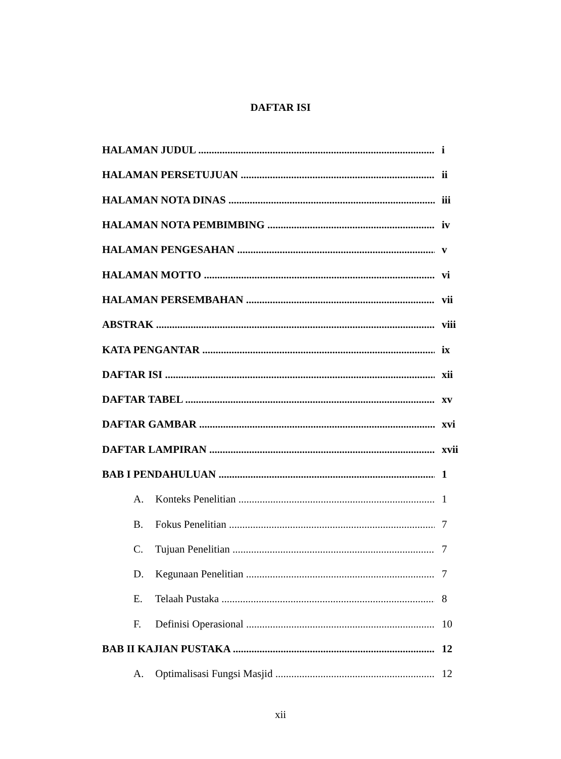DAFTAR ISI
HALAMAN JUDUL i
HALAMAN PERSETUJUAN ii
HALAMAN NOTA DINAS iii
HALAMAN NOTA PEMBIMBING iv
HALAMAN PENGESAHAN v
HALAMAN MOTTO vi
HALAMAN PERSEMBAHAN vii
ABSTRAK viii
KATA PENGANTAR ix
DAFTAR ISI xii
DAFTAR TABEL xv
DAFTAR GAMBAR xvi
DAFTAR LAMPIRAN xvii
BAB I PENDAHULUAN 1
A. Konteks Penelitian 1
B. Fokus Penelitian 7
C. Tujuan Penelitian 7
D. Kegunaan Penelitian 7
E. Telaah Pustaka 8
F. Definisi Operasional 10
BAB II KAJIAN PUSTAKA 12
A. Optimalisasi Fungsi Masjid 12
xii